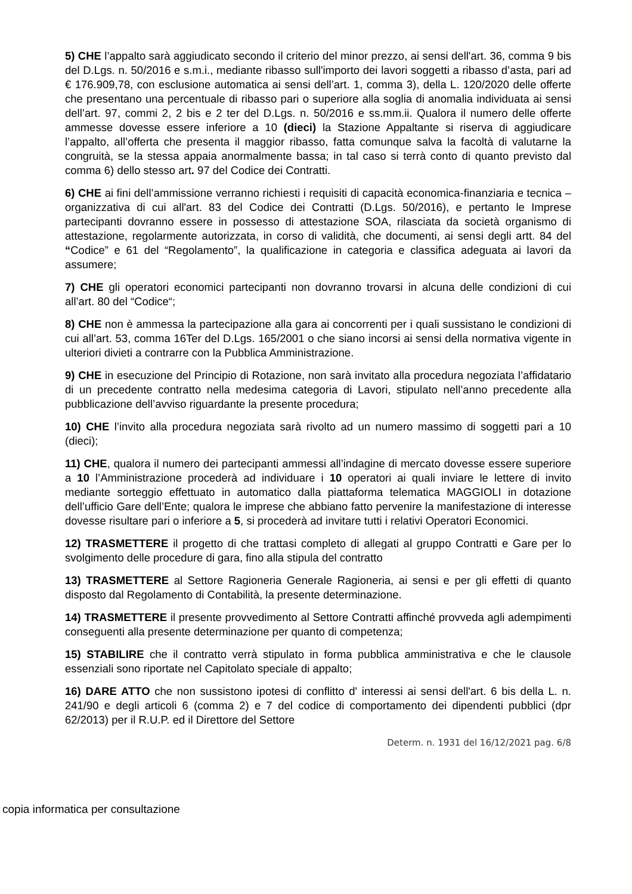5) CHE l’appalto sarà aggiudicato secondo il criterio del minor prezzo, ai sensi dell'art. 36, comma 9 bis del D.Lgs. n. 50/2016 e s.m.i., mediante ribasso sull'importo dei lavori soggetti a ribasso d’asta, pari ad € 176.909,78, con esclusione automatica ai sensi dell’art. 1, comma 3), della L. 120/2020 delle offerte che presentano una percentuale di ribasso pari o superiore alla soglia di anomalia individuata ai sensi dell’art. 97, commi 2, 2 bis e 2 ter del D.Lgs. n. 50/2016 e ss.mm.ii. Qualora il numero delle offerte ammesse dovesse essere inferiore a 10 (dieci) la Stazione Appaltante si riserva di aggiudicare l’appalto, all’offerta che presenta il maggior ribasso, fatta comunque salva la facoltà di valutarne la congruità, se la stessa appaia anormalmente bassa; in tal caso si terrà conto di quanto previsto dal comma 6) dello stesso art. 97 del Codice dei Contratti.
6) CHE ai fini dell’ammissione verranno richiesti i requisiti di capacità economica-finanziaria e tecnica – organizzativa di cui all'art. 83 del Codice dei Contratti (D.Lgs. 50/2016), e pertanto le Imprese partecipanti dovranno essere in possesso di attestazione SOA, rilasciata da società organismo di attestazione, regolarmente autorizzata, in corso di validità, che documenti, ai sensi degli artt. 84 del “Codice” e 61 del “Regolamento”, la qualificazione in categoria e classifica adeguata ai lavori da assumere;
7) CHE gli operatori economici partecipanti non dovranno trovarsi in alcuna delle condizioni di cui all’art. 80 del “Codice“;
8) CHE non è ammessa la partecipazione alla gara ai concorrenti per i quali sussistano le condizioni di cui all’art. 53, comma 16Ter del D.Lgs. 165/2001 o che siano incorsi ai sensi della normativa vigente in ulteriori divieti a contrarre con la Pubblica Amministrazione.
9) CHE in esecuzione del Principio di Rotazione, non sarà invitato alla procedura negoziata l’affidatario di un precedente contratto nella medesima categoria di Lavori, stipulato nell’anno precedente alla pubblicazione dell’avviso riguardante la presente procedura;
10) CHE l’invito alla procedura negoziata sarà rivolto ad un numero massimo di soggetti pari a 10 (dieci);
11) CHE, qualora il numero dei partecipanti ammessi all’indagine di mercato dovesse essere superiore a 10 l’Amministrazione procederà ad individuare i 10 operatori ai quali inviare le lettere di invito mediante sorteggio effettuato in automatico dalla piattaforma telematica MAGGIOLI in dotazione dell’ufficio Gare dell’Ente; qualora le imprese che abbiano fatto pervenire la manifestazione di interesse dovesse risultare pari o inferiore a 5, si procederà ad invitare tutti i relativi Operatori Economici.
12) TRASMETTERE il progetto di che trattasi completo di allegati al gruppo Contratti e Gare per lo svolgimento delle procedure di gara, fino alla stipula del contratto
13) TRASMETTERE al Settore Ragioneria Generale Ragioneria, ai sensi e per gli effetti di quanto disposto dal Regolamento di Contabilità, la presente determinazione.
14) TRASMETTERE il presente provvedimento al Settore Contratti affinché provveda agli adempimenti conseguenti alla presente determinazione per quanto di competenza;
15) STABILIRE che il contratto verrà stipulato in forma pubblica amministrativa e che le clausole essenziali sono riportate nel Capitolato speciale di appalto;
16) DARE ATTO che non sussistono ipotesi di conflitto d' interessi ai sensi dell'art. 6 bis della L. n. 241/90 e degli articoli 6 (comma 2) e 7 del codice di comportamento dei dipendenti pubblici (dpr 62/2013) per il R.U.P. ed il Direttore del Settore
Determ. n. 1931 del 16/12/2021 pag. 6/8
copia informatica per consultazione